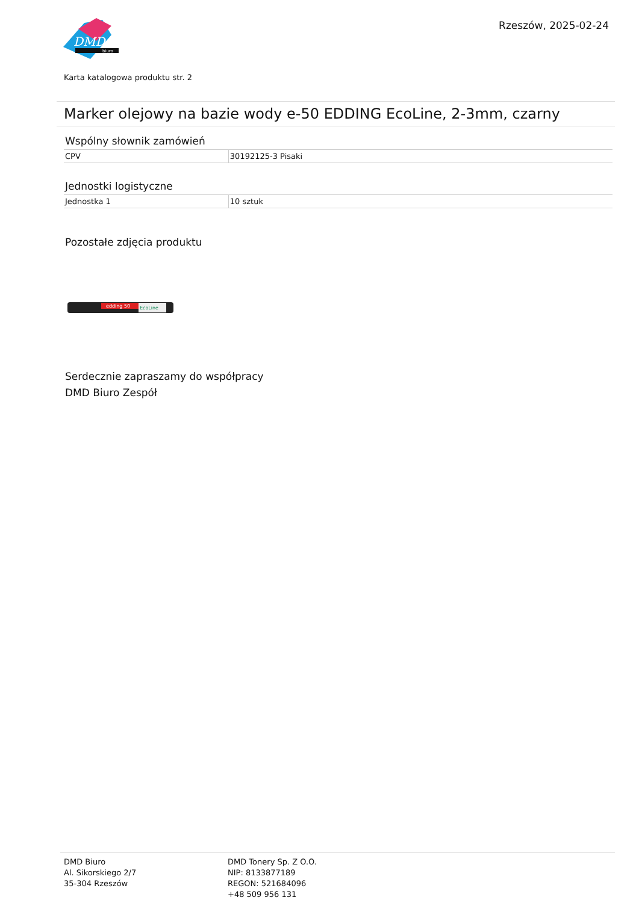DMD
biuro
Rzeszów, 2025-02-24
Karta katalogowa produktu str. 2
Marker olejowy na bazie wody e-50 EDDING EcoLine, 2-3mm, czarny
Wspólny słownik zamówień
| CPV | 30192125-3 Pisaki |
Jednostki logistyczne
| Jednostka 1 | 10 sztuk |
Pozostałe zdjęcia produktu
edding 50
EcoLine
Serdecznie zapraszamy do współpracy
DMD Biuro Zespół
DMD Biuro
Al. Sikorskiego 2/7
35-304 Rzeszów
DMD Tonery Sp. Z O.O.
NIP: 8133877189
REGON: 521684096
+48 509 956 131